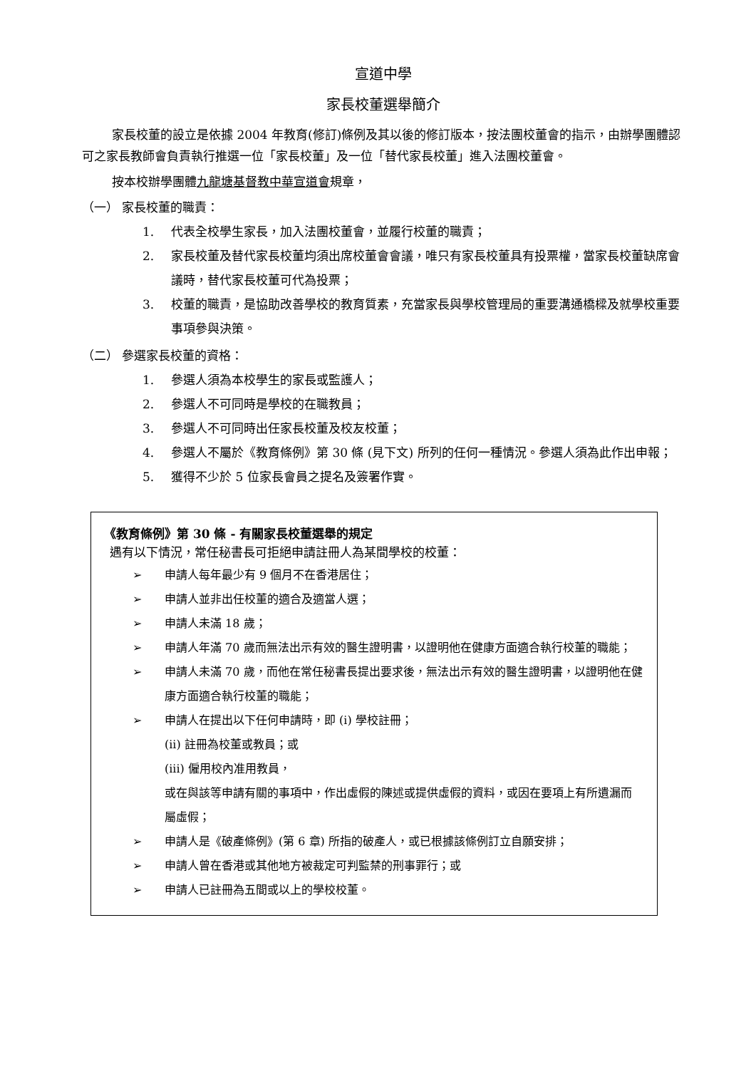宣道中學
家長校董選舉簡介
家長校董的設立是依據 2004 年教育(修訂)條例及其以後的修訂版本，按法團校董會的指示，由辦學團體認可之家長教師會負責執行推選一位「家長校董」及一位「替代家長校董」進入法團校董會。
按本校辦學團體九龍塘基督教中華宣道會規章，
（一） 家長校董的職責：
1. 代表全校學生家長，加入法團校董會，並履行校董的職責；
2. 家長校董及替代家長校董均須出席校董會會議，唯只有家長校董具有投票權，當家長校董缺席會議時，替代家長校董可代為投票；
3. 校董的職責，是協助改善學校的教育質素，充當家長與學校管理局的重要溝通橋樑及就學校重要事項參與決策。
（二） 參選家長校董的資格：
1. 參選人須為本校學生的家長或監護人；
2. 參選人不可同時是學校的在職教員；
3. 參選人不可同時出任家長校董及校友校董；
4. 參選人不屬於《教育條例》第 30 條 (見下文) 所列的任何一種情況。參選人須為此作出申報；
5. 獲得不少於 5 位家長會員之提名及簽署作實。
《教育條例》第 30 條 - 有關家長校董選舉的規定
遇有以下情況，常任秘書長可拒絕申請註冊人為某間學校的校董：
➢ 申請人每年最少有 9 個月不在香港居住；
➢ 申請人並非出任校董的適合及適當人選；
➢ 申請人未滿 18 歲；
➢ 申請人年滿 70 歲而無法出示有效的醫生證明書，以證明他在健康方面適合執行校董的職能；
➢ 申請人未滿 70 歲，而他在常任秘書長提出要求後，無法出示有效的醫生證明書，以證明他在健康方面適合執行校董的職能；
➢ 申請人在提出以下任何申請時，即 (i) 學校註冊；
(ii) 註冊為校董或教員；或
(iii) 僱用校內准用教員，
或在與該等申請有關的事項中，作出虛假的陳述或提供虛假的資料，或因在要項上有所遺漏而屬虛假；
➢ 申請人是《破產條例》(第 6 章) 所指的破產人，或已根據該條例訂立自願安排；
➢ 申請人曾在香港或其他地方被裁定可判監禁的刑事罪行；或
➢ 申請人已註冊為五間或以上的學校校董。